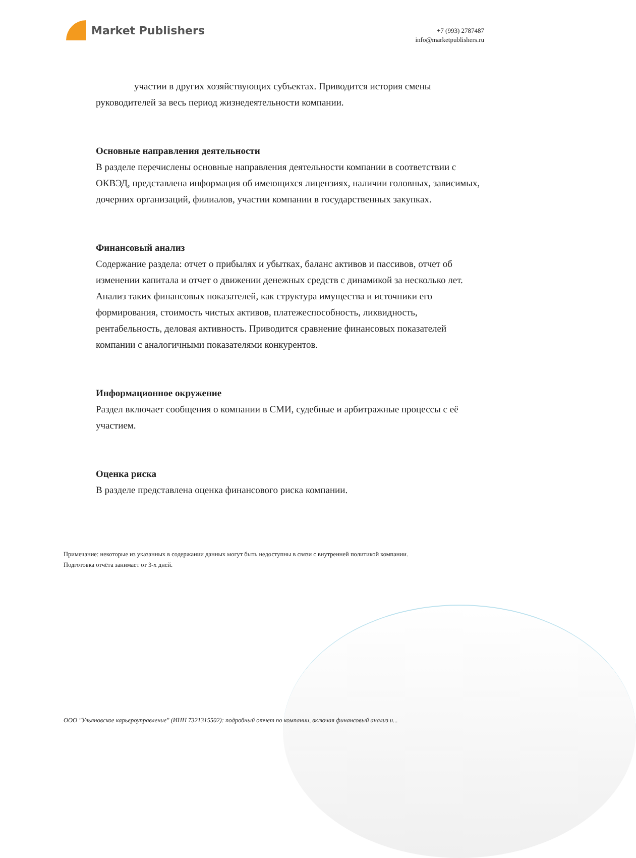Market Publishers
+7 (993) 2787487
info@marketpublishers.ru
участии в других хозяйствующих субъектах. Приводится история смены руководителей за весь период жизнедеятельности компании.
Основные направления деятельности
В разделе перечислены основные направления деятельности компании в соответствии с ОКВЭД, представлена информация об имеющихся лицензиях, наличии головных, зависимых, дочерних организаций, филиалов, участии компании в государственных закупках.
Финансовый анализ
Содержание раздела: отчет о прибылях и убытках, баланс активов и пассивов, отчет об изменении капитала и отчет о движении денежных средств с динамикой за несколько лет. Анализ таких финансовых показателей, как структура имущества и источники его формирования, стоимость чистых активов, платежеспособность, ликвидность, рентабельность, деловая активность. Приводится сравнение финансовых показателей компании с аналогичными показателями конкурентов.
Информационное окружение
Раздел включает сообщения о компании в СМИ, судебные и арбитражные процессы с её участием.
Оценка риска
В разделе представлена оценка финансового риска компании.
Примечание: некоторые из указанных в содержании данных могут быть недоступны в связи с внутренней политикой компании.
Подготовка отчёта занимает от 3-х дней.
ООО "Ульяновское карьероуправление" (ИНН 7321315502): подробный отчет по компании, включая финансовый анализ и...